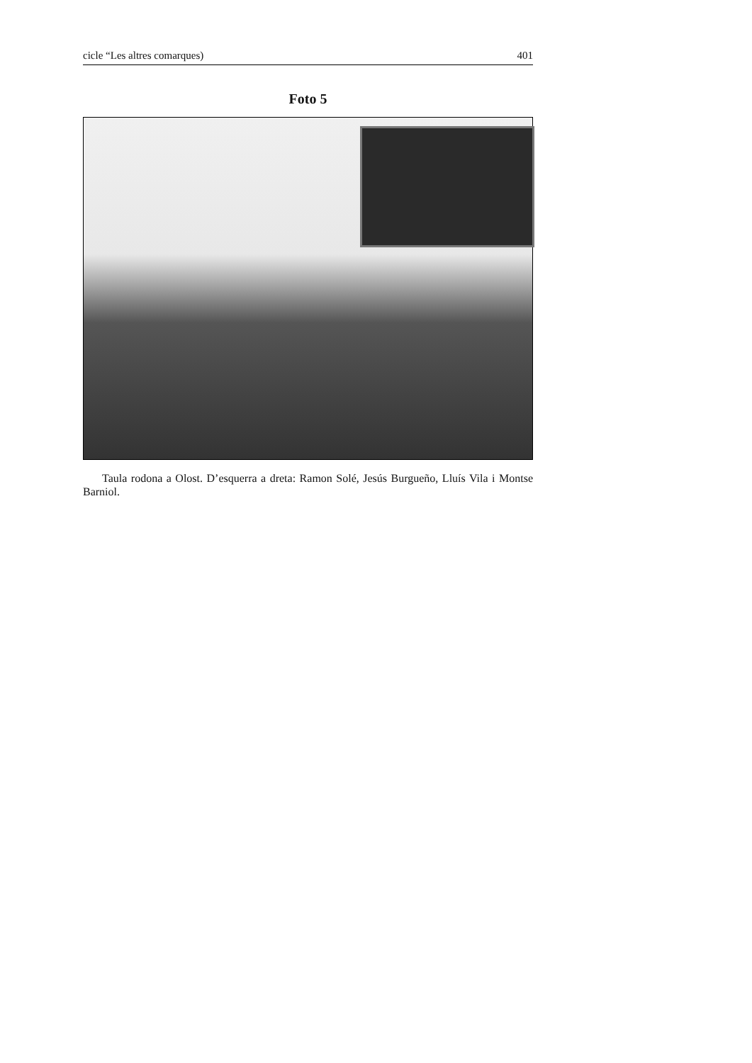cicle “Les altres comarques) 401
Foto 5
Taula rodona a Olost. D’esquerra a dreta: Ramon Solé, Jesús Burgueño, Lluís Vila i Montse Barniol.